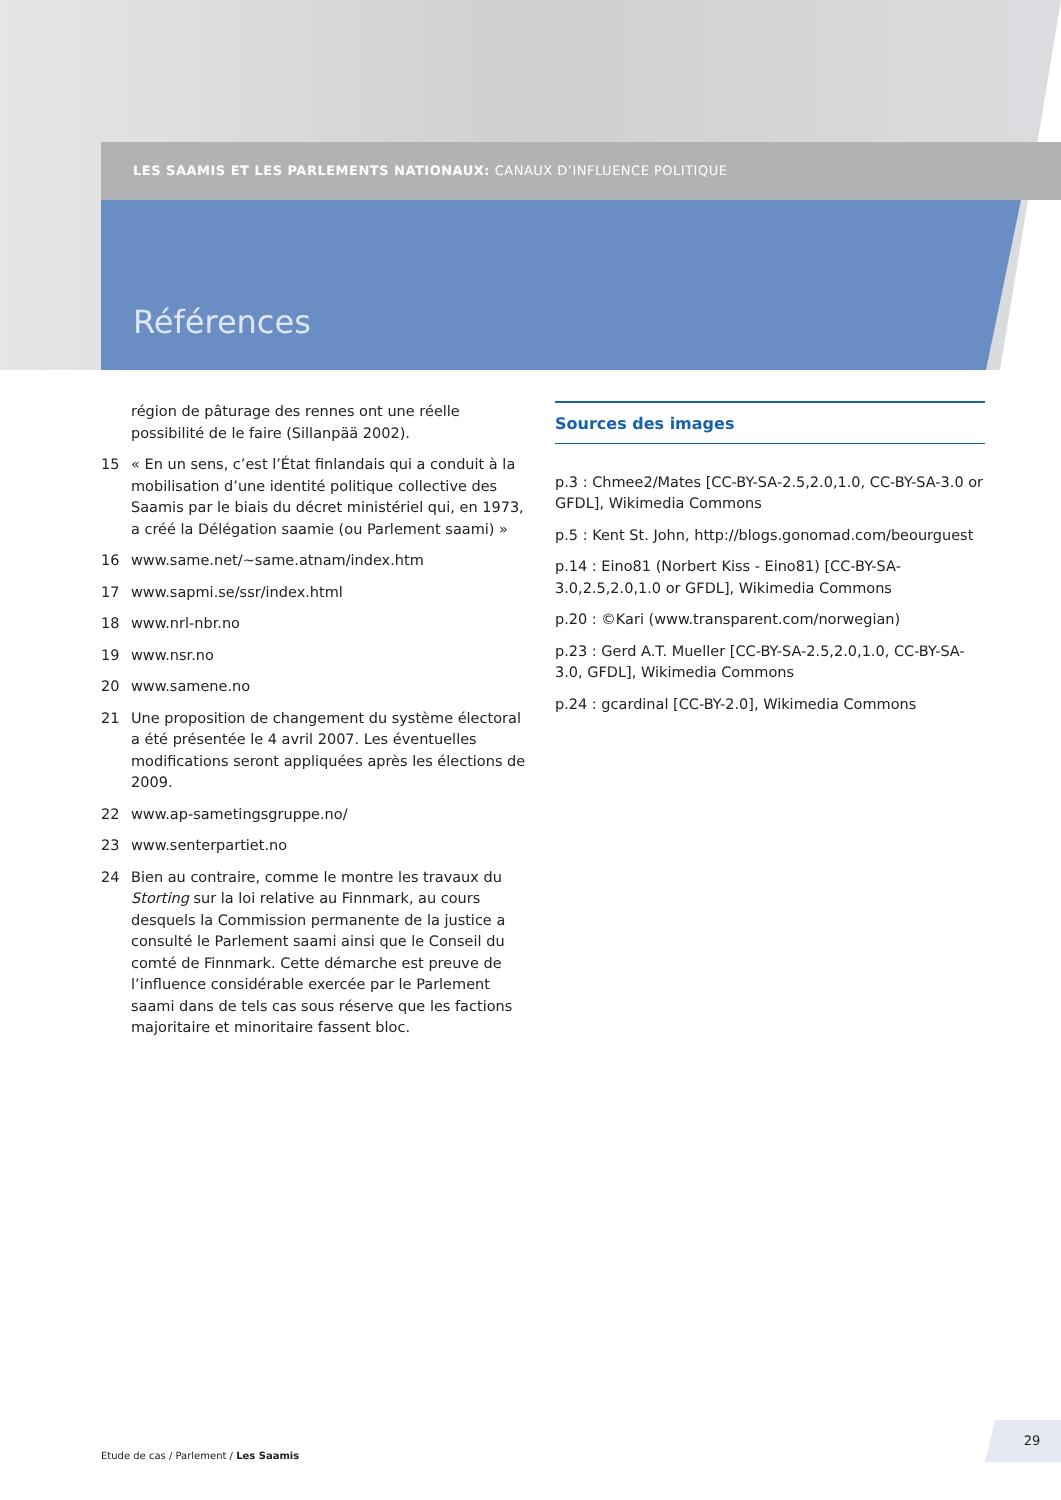LES SAAMIS ET LES PARLEMENTS NATIONAUX: CANAUX D’INFLUENCE POLITIQUE
Références
région de pâturage des rennes ont une réelle possibilité de le faire (Sillanpää 2002).
15 « En un sens, c’est l’État finlandais qui a conduit à la mobilisation d’une identité politique collective des Saamis par le biais du décret ministériel qui, en 1973, a créé la Délégation saamie (ou Parlement saami) »
16 www.same.net/~same.atnam/index.htm
17 www.sapmi.se/ssr/index.html
18 www.nrl-nbr.no
19 www.nsr.no
20 www.samene.no
21 Une proposition de changement du système électoral a été présentée le 4 avril 2007. Les éventuelles modifications seront appliquées après les élections de 2009.
22 www.ap-sametingsgruppe.no/
23 www.senterpartiet.no
24 Bien au contraire, comme le montre les travaux du Storting sur la loi relative au Finnmark, au cours desquels la Commission permanente de la justice a consulté le Parlement saami ainsi que le Conseil du comté de Finnmark. Cette démarche est preuve de l’influence considérable exercée par le Parlement saami dans de tels cas sous réserve que les factions majoritaire et minoritaire fassent bloc.
Sources des images
p.3 : Chmee2/Mates [CC-BY-SA-2.5,2.0,1.0, CC-BY-SA-3.0 or GFDL], Wikimedia Commons
p.5 : Kent St. John, http://blogs.gonomad.com/beourguest
p.14 : Eino81 (Norbert Kiss - Eino81) [CC-BY-SA-3.0,2.5,2.0,1.0 or GFDL], Wikimedia Commons
p.20 : ©Kari (www.transparent.com/norwegian)
p.23 : Gerd A.T. Mueller [CC-BY-SA-2.5,2.0,1.0, CC-BY-SA-3.0, GFDL], Wikimedia Commons
p.24 : gcardinal [CC-BY-2.0], Wikimedia Commons
Etude de cas / Parlement / Les Saamis
29